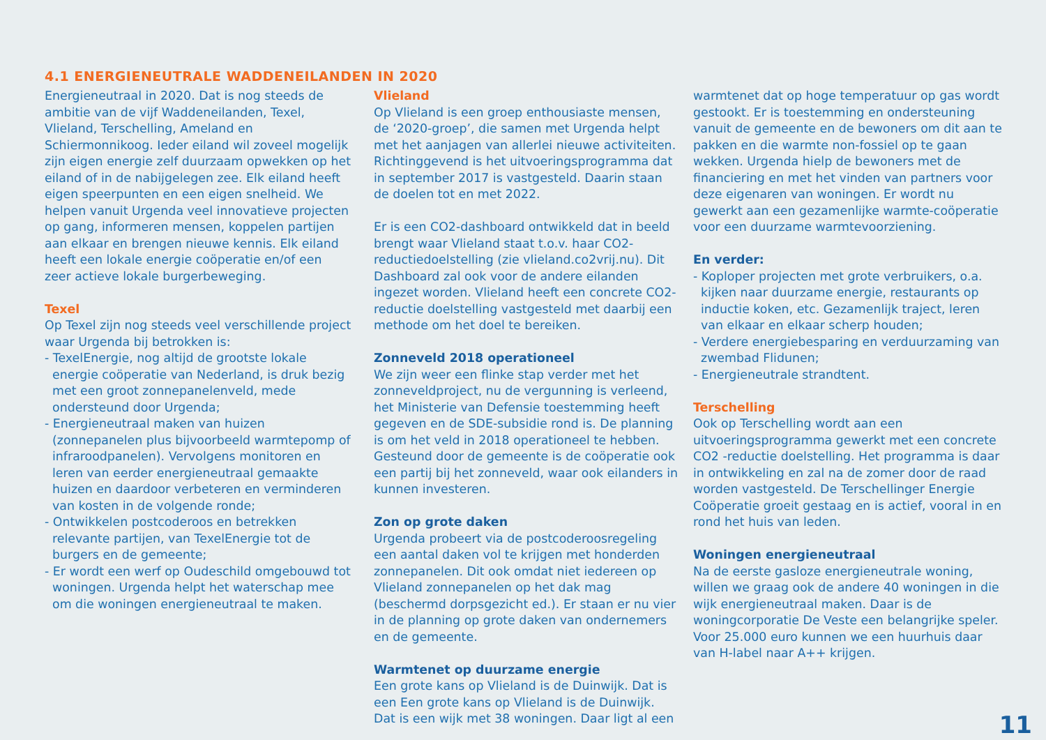4.1 ENERGIENEUTRALE WADDENEILANDEN IN 2020
Energieneutraal in 2020. Dat is nog steeds de ambitie van de vijf Waddeneilanden, Texel, Vlieland, Terschelling, Ameland en Schiermonnikoog. Ieder eiland wil zoveel mogelijk zijn eigen energie zelf duurzaam opwekken op het eiland of in de nabijgelegen zee. Elk eiland heeft eigen speerpunten en een eigen snelheid. We helpen vanuit Urgenda veel innovatieve projecten op gang, informeren mensen, koppelen partijen aan elkaar en brengen nieuwe kennis. Elk eiland heeft een lokale energie coöperatie en/of een zeer actieve lokale burgerbeweging.
Texel
Op Texel zijn nog steeds veel verschillende project waar Urgenda bij betrokken is:
- TexelEnergie, nog altijd de grootste lokale energie coöperatie van Nederland, is druk bezig met een groot zonnepanelenveld, mede ondersteund door Urgenda;
- Energieneutraal maken van huizen (zonnepanelen plus bijvoorbeeld warmtepomp of infraroodpanelen). Vervolgens monitoren en leren van eerder energieneutraal gemaakte huizen en daardoor verbeteren en verminderen van kosten in de volgende ronde;
- Ontwikkelen postcoderoos en betrekken relevante partijen, van TexelEnergie tot de burgers en de gemeente;
- Er wordt een werf op Oudeschild omgebouwd tot woningen. Urgenda helpt het waterschap mee om die woningen energieneutraal te maken.
Vlieland
Op Vlieland is een groep enthousiaste mensen, de ‘2020-groep’, die samen met Urgenda helpt met het aanjagen van allerlei nieuwe activiteiten. Richtinggevend is het uitvoeringsprogramma dat in september 2017 is vastgesteld. Daarin staan de doelen tot en met 2022.
Er is een CO2-dashboard ontwikkeld dat in beeld brengt waar Vlieland staat t.o.v. haar CO2-reductiedoelstelling (zie vlieland.co2vrij.nu). Dit Dashboard zal ook voor de andere eilanden ingezet worden. Vlieland heeft een concrete CO2-reductie doelstelling vastgesteld met daarbij een methode om het doel te bereiken.
Zonneveld 2018 operationeel
We zijn weer een flinke stap verder met het zonneveldproject, nu de vergunning is verleend, het Ministerie van Defensie toestemming heeft gegeven en de SDE-subsidie rond is. De planning is om het veld in 2018 operationeel te hebben. Gesteund door de gemeente is de coöperatie ook een partij bij het zonneveld, waar ook eilanders in kunnen investeren.
Zon op grote daken
Urgenda probeert via de postcoderoosregeling een aantal daken vol te krijgen met honderden zonnepanelen. Dit ook omdat niet iedereen op Vlieland zonnepanelen op het dak mag (beschermd dorpsgezicht ed.). Er staan er nu vier in de planning op grote daken van ondernemers en de gemeente.
Warmtenet op duurzame energie
Een grote kans op Vlieland is de Duinwijk. Dat is een Een grote kans op Vlieland is de Duinwijk. Dat is een wijk met 38 woningen. Daar ligt al een
warmtenet dat op hoge temperatuur op gas wordt gestookt. Er is toestemming en ondersteuning vanuit de gemeente en de bewoners om dit aan te pakken en die warmte non-fossiel op te gaan wekken. Urgenda hielp de bewoners met de financiering en met het vinden van partners voor deze eigenaren van woningen. Er wordt nu gewerkt aan een gezamenlijke warmte-coöperatie voor een duurzame warmtevoorziening.
En verder:
- Koploper projecten met grote verbruikers, o.a. kijken naar duurzame energie, restaurants op inductie koken, etc. Gezamenlijk traject, leren van elkaar en elkaar scherp houden;
- Verdere energiebesparing en verduurzaming van zwembad Flidunen;
- Energieneutrale strandtent.
Terschelling
Ook op Terschelling wordt aan een uitvoeringsprogramma gewerkt met een concrete CO2 -reductie doelstelling. Het programma is daar in ontwikkeling en zal na de zomer door de raad worden vastgesteld. De Terschellinger Energie Coöperatie groeit gestaag en is actief, vooral in en rond het huis van leden.
Woningen energieneutraal
Na de eerste gasloze energieneutrale woning, willen we graag ook de andere 40 woningen in die wijk energieneutraal maken. Daar is de woningcorporatie De Veste een belangrijke speler. Voor 25.000 euro kunnen we een huurhuis daar van H-label naar A++ krijgen.
11